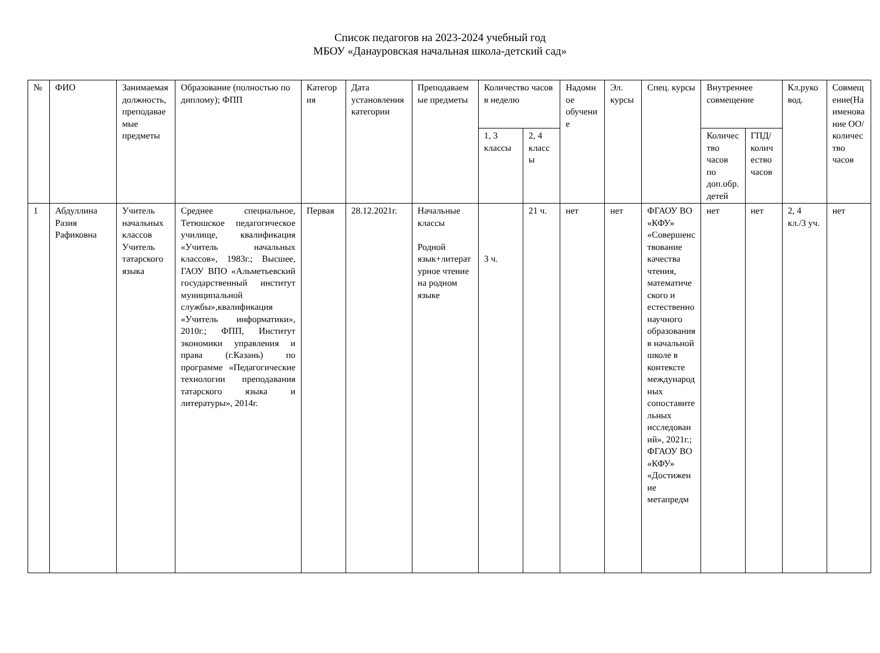Список педагогов на 2023-2024 учебный год
МБОУ «Данауровская начальная школа-детский сад»
| № | ФИО | Занимаемая должность, преподаваемые предметы | Образование (полностью по диплому); ФПП | Категория | Дата установления категории | Преподаваемые предметы | Количество часов в неделю | | Надомное обучение | Эл. курсы | Спец. курсы | Внутреннее совмещение | | Кл.руковод. | Совмещение(Наименование ОО/количество часов |
| --- | --- | --- | --- | --- | --- | --- | --- | --- | --- | --- | --- | --- | --- | --- | --- |
| | | | | | | | 1, 3 классы | 2, 4 классы | | | | Количество часов по доп.обр.детей | ГПД/количество часов | | |
| 1 | Абдуллина Разия Рафиковна | Учитель начальных классов Учитель татарского языка | Среднее специальное, Тетюшское педагогическое училище, квалификация «Учитель начальных классов», 1983г.; Высшее, ГАОУ ВПО «Альметьевский государственный институт муниципальной службы»,квалификация «Учитель информатики», 2010г.; ФПП, Институт экономики управления и права (г.Казань) по программе «Педагогические технологии преподавания татарского языка и литературы», 2014г. | Первая | 28.12.2021г. | Начальные классы Родной язык+литературное чтение на родном языке | 3 ч. | 21 ч. | нет | нет | ФГАОУ ВО «КФУ» «Совершенствование качества чтения, математического и естественнонаучного образования в начальной школе в контексте международных сопоставительных исследований», 2021г.; ФГАОУ ВО «КФУ» «Достижение метапредм | нет | нет | 2, 4 кл./3 уч. | нет |